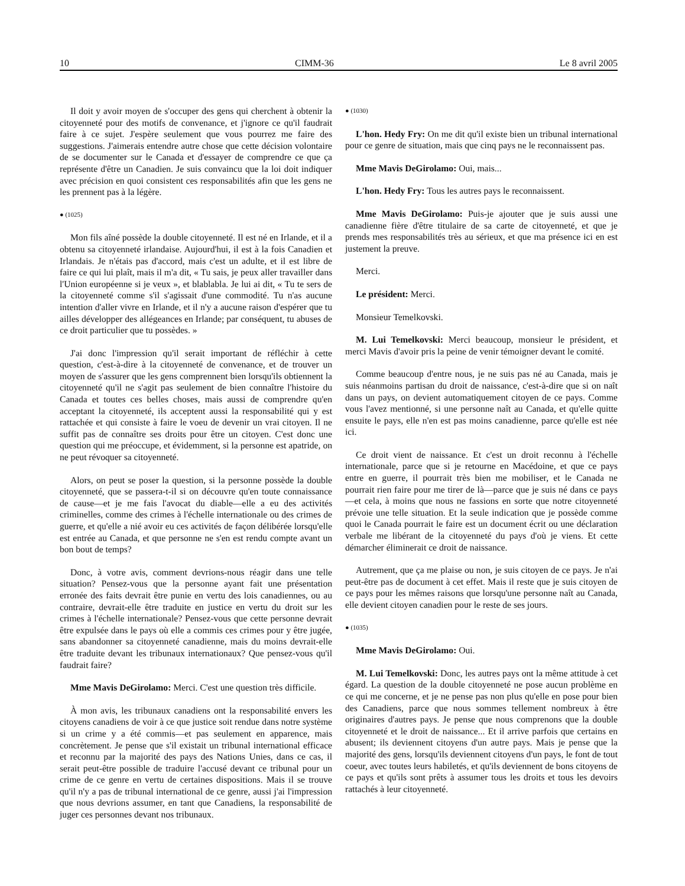10 CIMM-36 Le 8 avril 2005
Il doit y avoir moyen de s'occuper des gens qui cherchent à obtenir la citoyenneté pour des motifs de convenance, et j'ignore ce qu'il faudrait faire à ce sujet. J'espère seulement que vous pourrez me faire des suggestions. J'aimerais entendre autre chose que cette décision volontaire de se documenter sur le Canada et d'essayer de comprendre ce que ça représente d'être un Canadien. Je suis convaincu que la loi doit indiquer avec précision en quoi consistent ces responsabilités afin que les gens ne les prennent pas à la légère.
● (1025)
Mon fils aîné possède la double citoyenneté. Il est né en Irlande, et il a obtenu sa citoyenneté irlandaise. Aujourd'hui, il est à la fois Canadien et Irlandais. Je n'étais pas d'accord, mais c'est un adulte, et il est libre de faire ce qui lui plaît, mais il m'a dit, « Tu sais, je peux aller travailler dans l'Union européenne si je veux », et blablabla. Je lui ai dit, « Tu te sers de la citoyenneté comme s'il s'agissait d'une commodité. Tu n'as aucune intention d'aller vivre en Irlande, et il n'y a aucune raison d'espérer que tu ailles développer des allégeances en Irlande; par conséquent, tu abuses de ce droit particulier que tu possèdes. »
J'ai donc l'impression qu'il serait important de réfléchir à cette question, c'est-à-dire à la citoyenneté de convenance, et de trouver un moyen de s'assurer que les gens comprennent bien lorsqu'ils obtiennent la citoyenneté qu'il ne s'agit pas seulement de bien connaître l'histoire du Canada et toutes ces belles choses, mais aussi de comprendre qu'en acceptant la citoyenneté, ils acceptent aussi la responsabilité qui y est rattachée et qui consiste à faire le voeu de devenir un vrai citoyen. Il ne suffit pas de connaître ses droits pour être un citoyen. C'est donc une question qui me préoccupe, et évidemment, si la personne est apatride, on ne peut révoquer sa citoyenneté.
Alors, on peut se poser la question, si la personne possède la double citoyenneté, que se passera-t-il si on découvre qu'en toute connaissance de cause—et je me fais l'avocat du diable—elle a eu des activités criminelles, comme des crimes à l'échelle internationale ou des crimes de guerre, et qu'elle a nié avoir eu ces activités de façon délibérée lorsqu'elle est entrée au Canada, et que personne ne s'en est rendu compte avant un bon bout de temps?
Donc, à votre avis, comment devrions-nous réagir dans une telle situation? Pensez-vous que la personne ayant fait une présentation erronée des faits devrait être punie en vertu des lois canadiennes, ou au contraire, devrait-elle être traduite en justice en vertu du droit sur les crimes à l'échelle internationale? Pensez-vous que cette personne devrait être expulsée dans le pays où elle a commis ces crimes pour y être jugée, sans abandonner sa citoyenneté canadienne, mais du moins devrait-elle être traduite devant les tribunaux internationaux? Que pensez-vous qu'il faudrait faire?
Mme Mavis DeGirolamo: Merci. C'est une question très difficile.
À mon avis, les tribunaux canadiens ont la responsabilité envers les citoyens canadiens de voir à ce que justice soit rendue dans notre système si un crime y a été commis—et pas seulement en apparence, mais concrètement. Je pense que s'il existait un tribunal international efficace et reconnu par la majorité des pays des Nations Unies, dans ce cas, il serait peut-être possible de traduire l'accusé devant ce tribunal pour un crime de ce genre en vertu de certaines dispositions. Mais il se trouve qu'il n'y a pas de tribunal international de ce genre, aussi j'ai l'impression que nous devrions assumer, en tant que Canadiens, la responsabilité de juger ces personnes devant nos tribunaux.
● (1030)
L'hon. Hedy Fry: On me dit qu'il existe bien un tribunal international pour ce genre de situation, mais que cinq pays ne le reconnaissent pas.
Mme Mavis DeGirolamo: Oui, mais...
L'hon. Hedy Fry: Tous les autres pays le reconnaissent.
Mme Mavis DeGirolamo: Puis-je ajouter que je suis aussi une canadienne fière d'être titulaire de sa carte de citoyenneté, et que je prends mes responsabilités très au sérieux, et que ma présence ici en est justement la preuve.
Merci.
Le président: Merci.
Monsieur Temelkovski.
M. Lui Temelkovski: Merci beaucoup, monsieur le président, et merci Mavis d'avoir pris la peine de venir témoigner devant le comité.
Comme beaucoup d'entre nous, je ne suis pas né au Canada, mais je suis néanmoins partisan du droit de naissance, c'est-à-dire que si on naît dans un pays, on devient automatiquement citoyen de ce pays. Comme vous l'avez mentionné, si une personne naît au Canada, et qu'elle quitte ensuite le pays, elle n'en est pas moins canadienne, parce qu'elle est née ici.
Ce droit vient de naissance. Et c'est un droit reconnu à l'échelle internationale, parce que si je retourne en Macédoine, et que ce pays entre en guerre, il pourrait très bien me mobiliser, et le Canada ne pourrait rien faire pour me tirer de là—parce que je suis né dans ce pays—et cela, à moins que nous ne fassions en sorte que notre citoyenneté prévoie une telle situation. Et la seule indication que je possède comme quoi le Canada pourrait le faire est un document écrit ou une déclaration verbale me libérant de la citoyenneté du pays d'où je viens. Et cette démarcher éliminerait ce droit de naissance.
Autrement, que ça me plaise ou non, je suis citoyen de ce pays. Je n'ai peut-être pas de document à cet effet. Mais il reste que je suis citoyen de ce pays pour les mêmes raisons que lorsqu'une personne naît au Canada, elle devient citoyen canadien pour le reste de ses jours.
● (1035)
Mme Mavis DeGirolamo: Oui.
M. Lui Temelkovski: Donc, les autres pays ont la même attitude à cet égard. La question de la double citoyenneté ne pose aucun problème en ce qui me concerne, et je ne pense pas non plus qu'elle en pose pour bien des Canadiens, parce que nous sommes tellement nombreux à être originaires d'autres pays. Je pense que nous comprenons que la double citoyenneté et le droit de naissance... Et il arrive parfois que certains en abusent; ils deviennent citoyens d'un autre pays. Mais je pense que la majorité des gens, lorsqu'ils deviennent citoyens d'un pays, le font de tout coeur, avec toutes leurs habiletés, et qu'ils deviennent de bons citoyens de ce pays et qu'ils sont prêts à assumer tous les droits et tous les devoirs rattachés à leur citoyenneté.